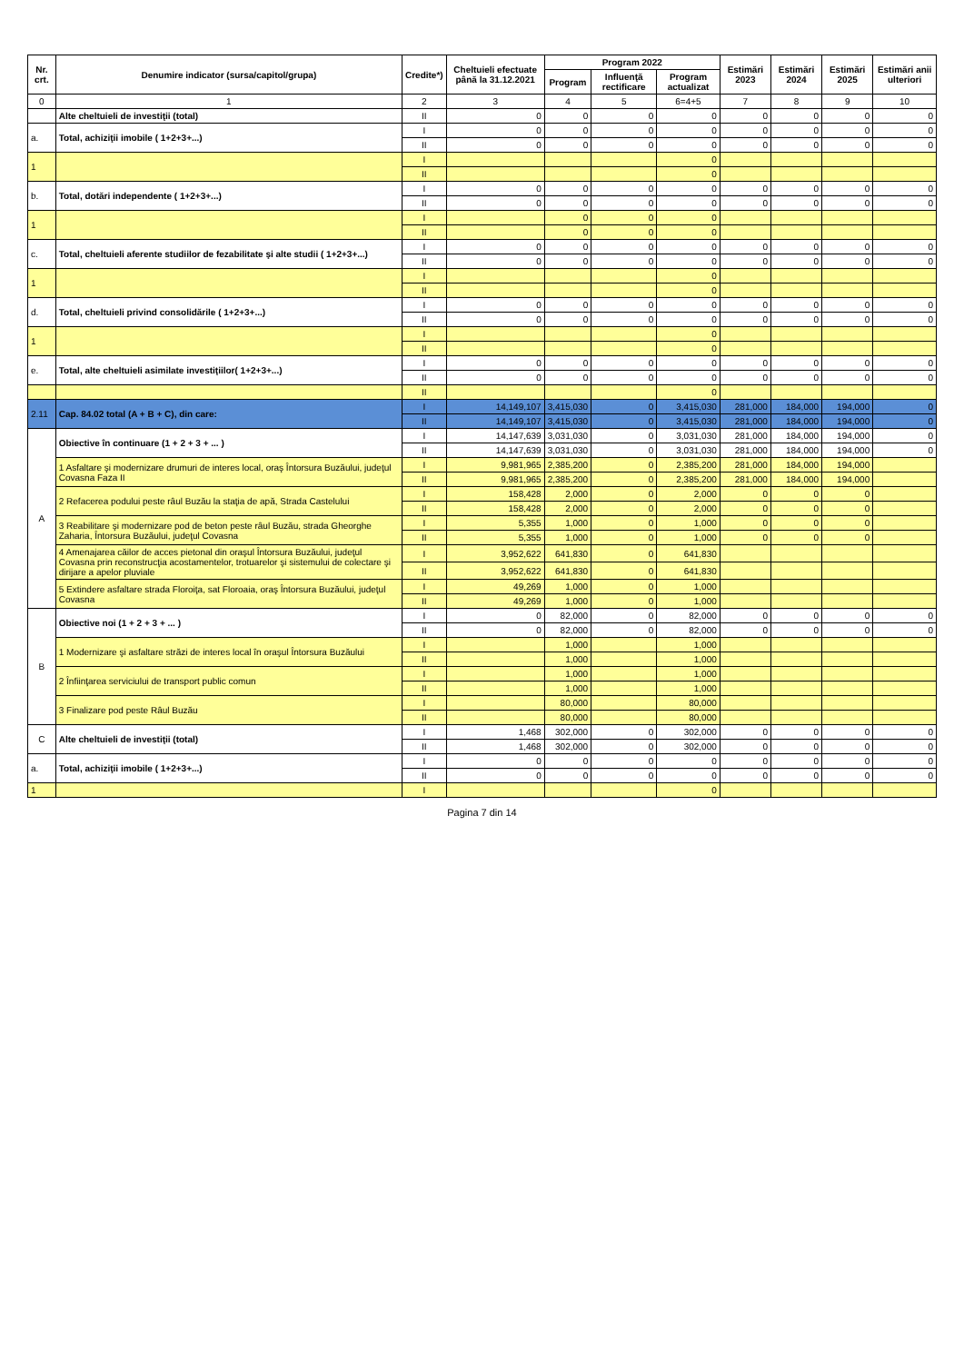| Nr. crt. | Denumire indicator (sursa/capitol/grupa) | Credite*) | Cheltuieli efectuate până la 31.12.2021 | Program 2022 | | | Estimări 2023 | Estimări 2024 | Estimări 2025 | Estimări anii ulteriori |
| --- | --- | --- | --- | --- | --- | --- | --- | --- | --- | --- |
| | | | | Program | Influenţă rectificare | Program actualizat | | | | |
| 0 | 1 | 2 | 3 | 4 | 5 | 6=4+5 | 7 | 8 | 9 | 10 |
| | Alte cheltuieli de investiţii (total) | II | 0 | 0 | 0 | 0 | 0 | 0 | 0 | 0 |
| a. | Total, achiziţii imobile ( 1+2+3+...) | I | 0 | 0 | 0 | 0 | 0 | 0 | 0 | 0 |
| | | II | 0 | 0 | 0 | 0 | 0 | 0 | 0 | 0 |
| 1 | | I | | | | 0 | | | | |
| | | II | | | | 0 | | | | |
| b. | Total, dotări independente ( 1+2+3+...) | I | 0 | 0 | 0 | 0 | 0 | 0 | 0 | 0 |
| | | II | 0 | 0 | 0 | 0 | 0 | 0 | 0 | 0 |
| 1 | | I | | 0 | 0 | 0 | | | | |
| | | II | | 0 | 0 | 0 | | | | |
| c. | Total, cheltuieli aferente studiilor de fezabilitate şi alte studii ( 1+2+3+...) | I | 0 | 0 | 0 | 0 | 0 | 0 | 0 | 0 |
| | | II | 0 | 0 | 0 | 0 | 0 | 0 | 0 | 0 |
| 1 | | I | | | | 0 | | | | |
| | | II | | | | 0 | | | | |
| d. | Total, cheltuieli privind consolidările ( 1+2+3+...) | I | 0 | 0 | 0 | 0 | 0 | 0 | 0 | 0 |
| | | II | 0 | 0 | 0 | 0 | 0 | 0 | 0 | 0 |
| 1 | | I | | | | 0 | | | | |
| | | II | | | | 0 | | | | |
| e. | Total, alte cheltuieli asimilate investiţiilor( 1+2+3+...) | I | 0 | 0 | 0 | 0 | 0 | 0 | 0 | 0 |
| | | II | 0 | 0 | 0 | 0 | 0 | 0 | 0 | 0 |
| | | II | | | | 0 | | | | |
| 2.11 | Cap. 84.02 total (A + B + C), din care: | I | 14,149,107 | 3,415,030 | 0 | 3,415,030 | 281,000 | 184,000 | 194,000 | 0 |
| | | II | 14,149,107 | 3,415,030 | 0 | 3,415,030 | 281,000 | 184,000 | 194,000 | 0 |
| A | Obiective în continuare (1 + 2 + 3 + ... ) | I | 14,147,639 | 3,031,030 | 0 | 3,031,030 | 281,000 | 184,000 | 194,000 | 0 |
| | | II | 14,147,639 | 3,031,030 | 0 | 3,031,030 | 281,000 | 184,000 | 194,000 | 0 |
| | 1 Asfaltare şi modernizare drumuri de interes local, oraş Întorsura Buzăului, judeţul Covasna Faza II | I | 9,981,965 | 2,385,200 | 0 | 2,385,200 | 281,000 | 184,000 | 194,000 | |
| | | II | 9,981,965 | 2,385,200 | 0 | 2,385,200 | 281,000 | 184,000 | 194,000 | |
| | 2 Refacerea podului peste râul Buzău la staţia de apă, Strada Castelului | I | 158,428 | 2,000 | 0 | 2,000 | 0 | 0 | 0 | |
| | | II | 158,428 | 2,000 | 0 | 2,000 | 0 | 0 | 0 | |
| | 3 Reabilitare şi modernizare pod de beton peste râul Buzău, strada Gheorghe Zaharia, Întorsura Buzăului, judeţul Covasna | I | 5,355 | 1,000 | 0 | 1,000 | 0 | 0 | 0 | |
| | | II | 5,355 | 1,000 | 0 | 1,000 | 0 | 0 | 0 | |
| | 4 Amenajarea căilor de acces pietonal din oraşul Întorsura Buzăului, judeţul Covasna prin reconstrucţia acostamentelor, trotuarelor şi sistemului de colectare şi dirijare a apelor pluviale | I | 3,952,622 | 641,830 | 0 | 641,830 | | | | |
| | | II | 3,952,622 | 641,830 | 0 | 641,830 | | | | |
| | 5 Extindere asfaltare strada Floroiţa, sat Floroaia, oraş Întorsura Buzăului, judeţul Covasna | I | 49,269 | 1,000 | 0 | 1,000 | | | | |
| | | II | 49,269 | 1,000 | 0 | 1,000 | | | | |
| B | Obiective noi (1 + 2 + 3 + ... ) | I | 0 | 82,000 | 0 | 82,000 | 0 | 0 | 0 | 0 |
| | | II | 0 | 82,000 | 0 | 82,000 | 0 | 0 | 0 | 0 |
| | 1 Modernizare şi asfaltare străzi de interes local în oraşul Întorsura Buzăului | I | | 1,000 | | 1,000 | | | | |
| | | II | | 1,000 | | 1,000 | | | | |
| | 2 Înfiinţarea serviciului de transport public comun | I | | 1,000 | | 1,000 | | | | |
| | | II | | 1,000 | | 1,000 | | | | |
| | 3 Finalizare pod peste Râul Buzău | I | | 80,000 | | 80,000 | | | | |
| | | II | | 80,000 | | 80,000 | | | | |
| C | Alte cheltuieli de investiţii (total) | I | 1,468 | 302,000 | 0 | 302,000 | 0 | 0 | 0 | 0 |
| | | II | 1,468 | 302,000 | 0 | 302,000 | 0 | 0 | 0 | 0 |
| a. | Total, achiziţii imobile ( 1+2+3+...) | I | 0 | 0 | 0 | 0 | 0 | 0 | 0 | 0 |
| | | II | 0 | 0 | 0 | 0 | 0 | 0 | 0 | 0 |
| 1 | | I | | | | 0 | | | | |
Pagina 7 din 14